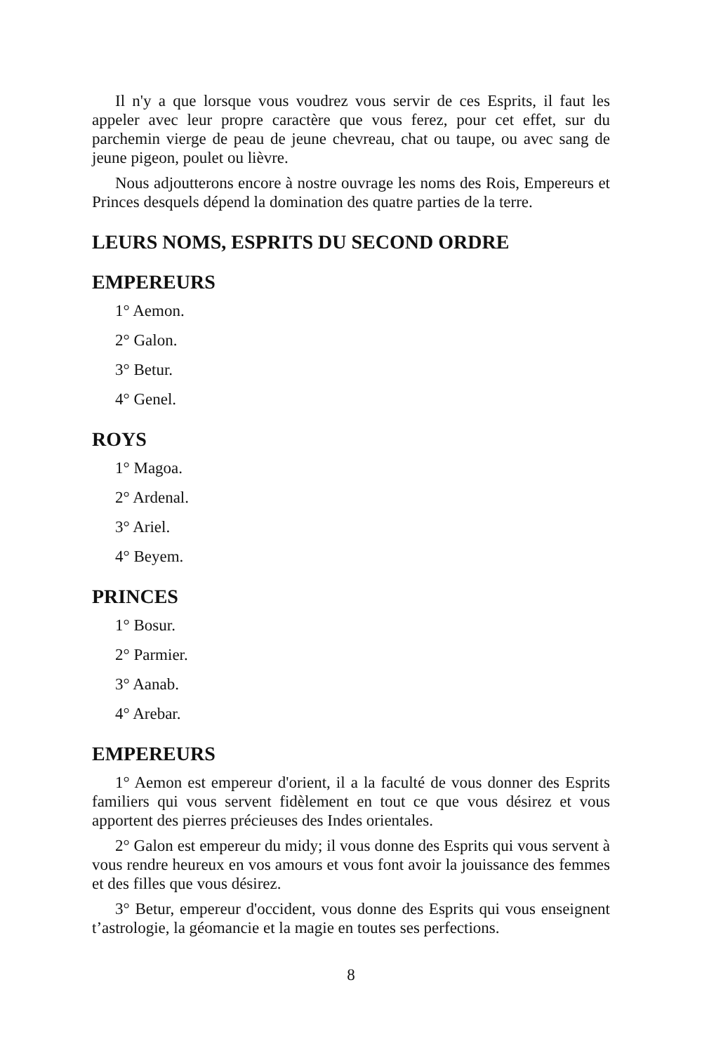Il n'y a que lorsque vous voudrez vous servir de ces Esprits, il faut les appeler avec leur propre caractère que vous ferez, pour cet effet, sur du parchemin vierge de peau de jeune chevreau, chat ou taupe, ou avec sang de jeune pigeon, poulet ou lièvre.
Nous adjoutterons encore à nostre ouvrage les noms des Rois, Empereurs et Princes desquels dépend la domination des quatre parties de la terre.
LEURS NOMS, ESPRITS DU SECOND ORDRE
EMPEREURS
1° Aemon.
2° Galon.
3° Betur.
4° Genel.
ROYS
1° Magoa.
2° Ardenal.
3° Ariel.
4° Beyem.
PRINCES
1° Bosur.
2° Parmier.
3° Aanab.
4° Arebar.
EMPEREURS
1° Aemon est empereur d'orient, il a la faculté de vous donner des Esprits familiers qui vous servent fidèlement en tout ce que vous désirez et vous apportent des pierres précieuses des Indes orientales.
2° Galon est empereur du midy; il vous donne des Esprits qui vous servent à vous rendre heureux en vos amours et vous font avoir la jouissance des femmes et des filles que vous désirez.
3° Betur, empereur d'occident, vous donne des Esprits qui vous enseignent t’astrologie, la géomancie et la magie en toutes ses perfections.
8